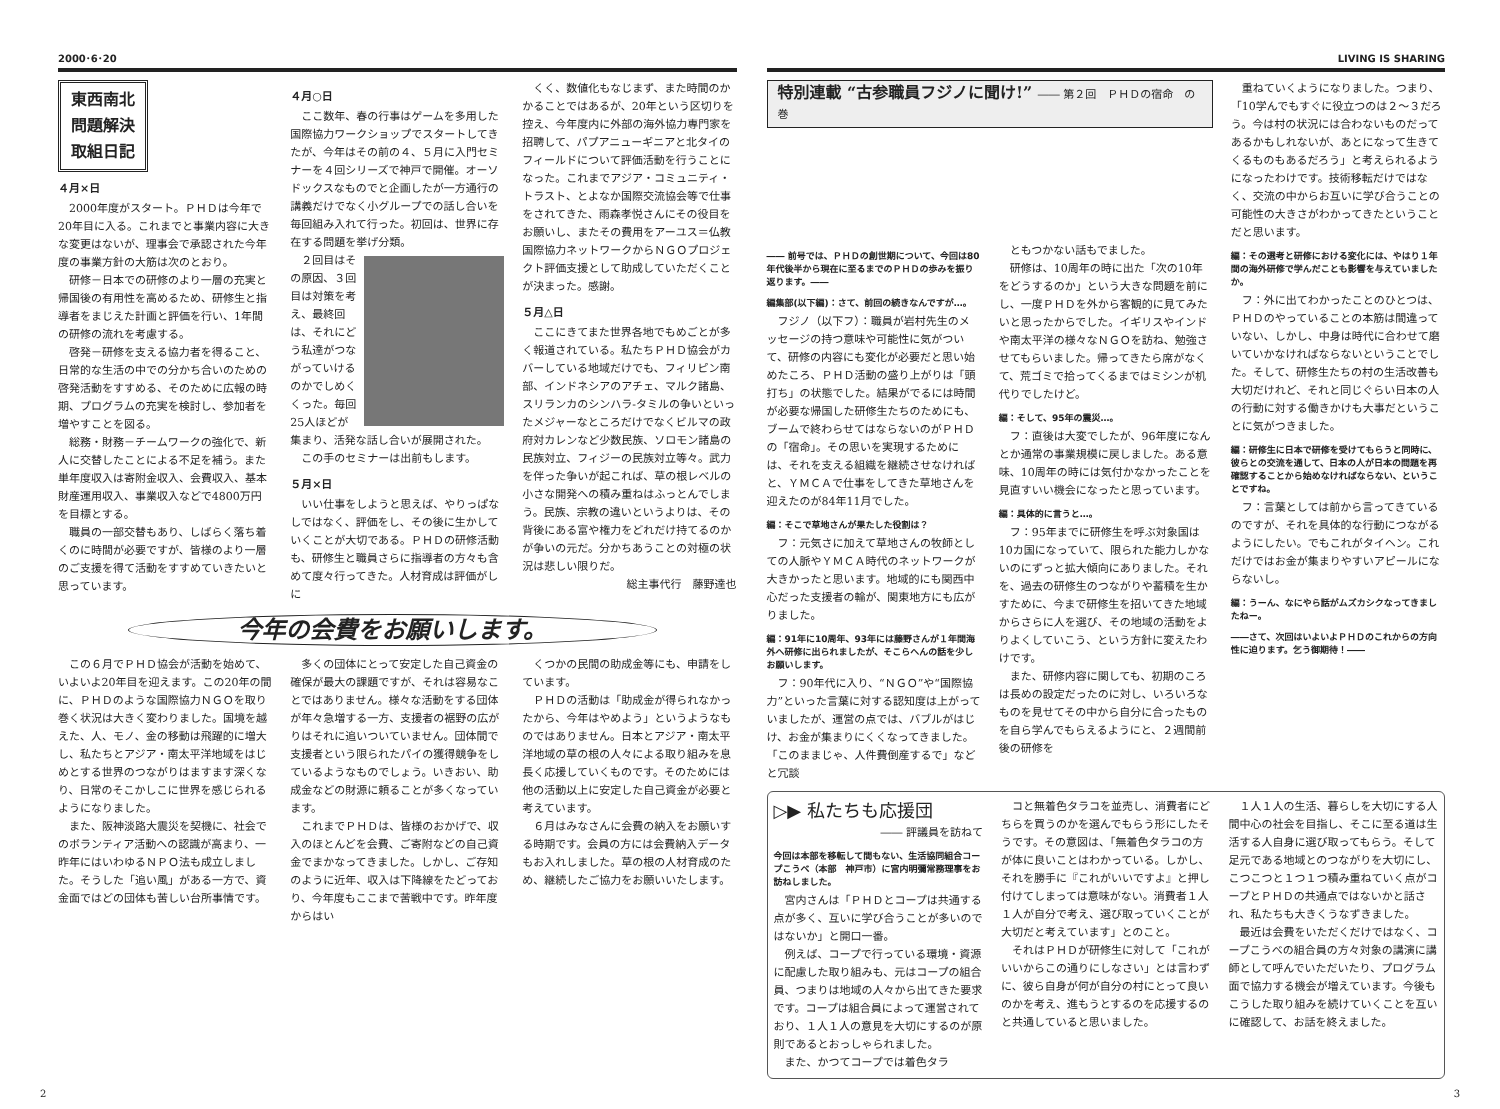2000･6･20
東西南北
問題解決
取組日記
４月×日
2000年度がスタート。ＰＨＤは今年で20年目に入る。これまでと事業内容に大きな変更はないが、理事会で承認された今年度の事業方針の大筋は次のとおり。
研修－日本での研修のより一層の充実と帰国後の有用性を高めるため、研修生と指導者をまじえた計画と評価を行い、1年間の研修の流れを考慮する。
啓発－研修を支える協力者を得ること、日常的な生活の中での分かち合いのための啓発活動をすすめる、そのために広報の時期、プログラムの充実を検討し、参加者を増やすことを図る。
総務・財務－チームワークの強化で、新人に交替したことによる不足を補う。また単年度収入は寄附金収入、会費収入、基本財産運用収入、事業収入などで4800万円を目標とする。
職員の一部交替もあり、しばらく落ち着くのに時間が必要ですが、皆様のより一層のご支援を得て活動をすすめていきたいと思っています。
４月○日
ここ数年、春の行事はゲームを多用した国際協力ワークショップでスタートしてきたが、今年はその前の４、５月に入門セミナーを４回シリーズで神戸で開催。オーソドックスなものでと企画したが一方通行の講義だけでなく小グループでの話し合いを毎回組み入れて行った。初回は、世界に存在する問題を挙げ分類。
２回目はその原因、３回目は対策を考え、最終回は、それにどう私達がつながっていけるのかでしめくくった。毎回25人ほどが集まり、活発な話し合いが展開された。
この手のセミナーは出前もします。
５月×日
いい仕事をしようと思えば、やりっぱなしではなく、評価をし、その後に生かしていくことが大切である。ＰＨＤの研修活動も、研修生と職員さらに指導者の方々も含めて度々行ってきた。人材育成は評価がしに
くく、数値化もなじまず、また時間のかかることではあるが、20年という区切りを控え、今年度内に外部の海外協力専門家を招聘して、パプアニューギニアと北タイのフィールドについて評価活動を行うことになった。これまでアジア・コミュニティ・トラスト、とよなか国際交流協会等で仕事をされてきた、雨森孝悦さんにその役目をお願いし、またその費用をアーユス＝仏教国際協力ネットワークからＮＧＯプロジェクト評価支援として助成していただくことが決まった。感謝。
５月△日
ここにきてまた世界各地でもめごとが多く報道されている。私たちＰＨＤ協会がカバーしている地域だけでも、フィリピン南部、インドネシアのアチェ、マルク諸島、スリランカのシンハラ‐タミルの争いといったメジャーなところだけでなくビルマの政府対カレンなど少数民族、ソロモン諸島の民族対立、フィジーの民族対立等々。武力を伴った争いが起これば、草の根レベルの小さな開発への積み重ねはふっとんでしまう。民族、宗教の違いというよりは、その背後にある富や権力をどれだけ持てるのかが争いの元だ。分かちあうことの対極の状況は悲しい限りだ。
総主事代行　藤野達也
今年の会費をお願いします。
この６月でＰＨＤ協会が活動を始めて、いよいよ20年目を迎えます。この20年の間に、ＰＨＤのような国際協力ＮＧＯを取り巻く状況は大きく変わりました。国境を越えた、人、モノ、金の移動は飛躍的に増大し、私たちとアジア・南太平洋地域をはじめとする世界のつながりはますます深くなり、日常のそこかしこに世界を感じられるようになりました。
また、阪神淡路大震災を契機に、社会でのボランティア活動への認識が高まり、一昨年にはいわゆるＮＰＯ法も成立しました。そうした「追い風」がある一方で、資金面ではどの団体も苦しい台所事情です。
多くの団体にとって安定した自己資金の確保が最大の課題ですが、それは容易なことではありません。様々な活動をする団体が年々急増する一方、支援者の裾野の広がりはそれに追いついていません。団体間で支援者という限られたパイの獲得競争をしているようなものでしょう。いきおい、助成金などの財源に頼ることが多くなっています。
これまでＰＨＤは、皆様のおかげで、収入のほとんどを会費、ご寄附などの自己資金でまかなってきました。しかし、ご存知のように近年、収入は下降線をたどっており、今年度もここまで苦戦中です。昨年度からはい
くつかの民間の助成金等にも、申請をしています。
ＰＨＤの活動は「助成金が得られなかったから、今年はやめよう」というようなものではありません。日本とアジア・南太平洋地域の草の根の人々による取り組みを息長く応援していくものです。そのためには他の活動以上に安定した自己資金が必要と考えています。
６月はみなさんに会費の納入をお願いする時期です。会員の方には会費納入データもお入れしました。草の根の人材育成のため、継続したご協力をお願いいたします。
LIVING IS SHARING
特別連載 “古参職員フジノに聞け!” ―― 第２回　ＰＨＤの宿命　の巻
重ねていくようになりました。つまり、「10学んでもすぐに役立つのは２～３だろう。今は村の状況には合わないものだってあるかもしれないが、あとになって生きてくるものもあるだろう」と考えられるようになったわけです。技術移転だけではなく、交流の中からお互いに学び合うことの可能性の大きさがわかってきたということだと思います。
―― 前号では、ＰＨＤの創世期について、今回は80年代後半から現在に至るまでのＰＨＤの歩みを振り返ります。――
編集部(以下編)：さて、前回の続きなんですが…。
フジノ（以下フ）：職員が岩村先生のメッセージの持つ意味や可能性に気がついて、研修の内容にも変化が必要だと思い始めたころ、ＰＨＤ活動の盛り上がりは「頭打ち」の状態でした。結果がでるには時間が必要な帰国した研修生たちのためにも、ブームで終わらせてはならないのがＰＨＤの「宿命」。その思いを実現するためには、それを支える組織を継続させなければと、ＹＭＣＡで仕事をしてきた草地さんを迎えたのが84年11月でした。
編：そこで草地さんが果たした役割は？
フ：元気さに加えて草地さんの牧師としての人脈やＹＭＣＡ時代のネットワークが大きかったと思います。地域的にも関西中心だった支援者の輪が、関東地方にも広がりました。
編：91年に10周年、93年には藤野さんが１年間海外へ研修に出られましたが、そこらへんの話を少しお願いします。
フ：90年代に入り、“ＮＧＯ”や“国際協力”といった言葉に対する認知度は上がっていましたが、運営の点では、バブルがはじけ、お金が集まりにくくなってきました。「このままじゃ、人件費倒産するで」などと冗談
ともつかない話もでました。
研修は、10周年の時に出た「次の10年をどうするのか」という大きな問題を前にし、一度ＰＨＤを外から客観的に見てみたいと思ったからでした。イギリスやインドや南太平洋の様々なＮＧＯを訪ね、勉強させてもらいました。帰ってきたら席がなくて、荒ゴミで拾ってくるまではミシンが机代りでしたけど。
編：そして、95年の震災…。
フ：直後は大変でしたが、96年度になんとか通常の事業規模に戻しました。ある意味、10周年の時には気付かなかったことを見直すいい機会になったと思っています。
編：具体的に言うと…。
フ：95年までに研修生を呼ぶ対象国は10カ国になっていて、限られた能力しかないのにずっと拡大傾向にありました。それを、過去の研修生のつながりや蓄積を生かすために、今まで研修生を招いてきた地域からさらに人を選び、その地域の活動をよりよくしていこう、という方針に変えたわけです。
また、研修内容に関しても、初期のころは長めの設定だったのに対し、いろいろなものを見せてその中から自分に合ったものを自ら学んでもらえるようにと、２週間前後の研修を
編：その選考と研修における変化には、やはり１年間の海外研修で学んだことも影響を与えていましたか。
フ：外に出てわかったことのひとつは、ＰＨＤのやっていることの本筋は間違っていない、しかし、中身は時代に合わせて磨いていかなければならないということでした。そして、研修生たちの村の生活改善も大切だけれど、それと同じぐらい日本の人の行動に対する働きかけも大事だということに気がつきました。
編：研修生に日本で研修を受けてもらうと同時に、彼らとの交流を通して、日本の人が日本の問題を再確認することから始めなければならない、ということですね。
フ：言葉としては前から言ってきているのですが、それを具体的な行動につながるようにしたい。でもこれがタイヘン。これだけではお金が集まりやすいアピールにならないし。
編：うーん、なにやら話がムズカシクなってきましたねー。
――さて、次回はいよいよＰＨＤのこれからの方向性に迫ります。乞う御期待！――
▷▶ 私たちも応援団
―― 評議員を訪ねて
今回は本部を移転して間もない、生活協同組合コープこうべ（本部　神戸市）に宮内明彌常務理事をお訪ねしました。
宮内さんは「ＰＨＤとコープは共通する点が多く、互いに学び合うことが多いのではないか」と開口一番。
例えば、コープで行っている環境・資源に配慮した取り組みも、元はコープの組合員、つまりは地域の人々から出てきた要求です。コープは組合員によって運営されており、１人１人の意見を大切にするのが原則であるとおっしゃられました。
また、かつてコープでは着色タラ
コと無着色タラコを並売し、消費者にどちらを買うのかを選んでもらう形にしたそうです。その意図は、「無着色タラコの方が体に良いことはわかっている。しかし、それを勝手に『これがいいですよ』と押し付けてしまっては意味がない。消費者１人１人が自分で考え、選び取っていくことが大切だと考えています」とのこと。
それはＰＨＤが研修生に対して「これがいいからこの通りにしなさい」とは言わずに、彼ら自身が何が自分の村にとって良いのかを考え、進もうとするのを応援するのと共通していると思いました。
１人１人の生活、暮らしを大切にする人間中心の社会を目指し、そこに至る道は生活する人自身に選び取ってもらう。そして足元である地域とのつながりを大切にし、こつこつと１つ１つ積み重ねていく点がコープとＰＨＤの共通点ではないかと話され、私たちも大きくうなずきました。
最近は会費をいただくだけではなく、コープこうべの組合員の方々対象の講演に講師として呼んでいただいたり、プログラム面で協力する機会が増えています。今後もこうした取り組みを続けていくことを互いに確認して、お話を終えました。
2 3